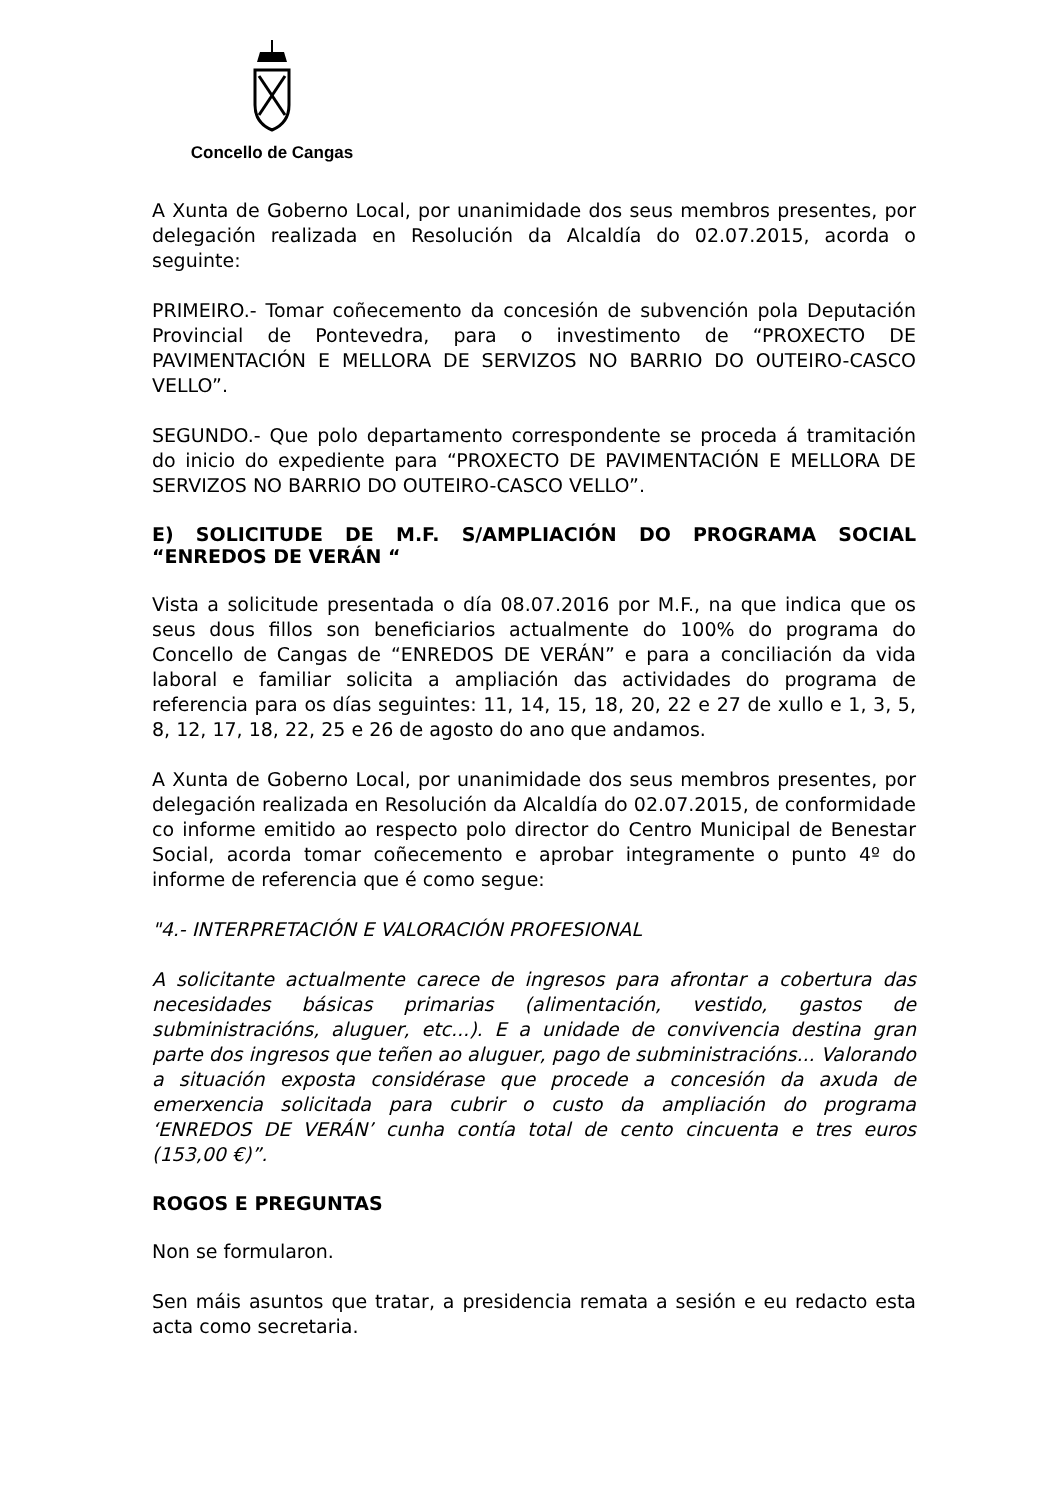Concello de Cangas
A Xunta de Goberno Local, por unanimidade dos seus membros presentes, por delegación realizada en Resolución da Alcaldía do 02.07.2015, acorda o seguinte:
PRIMEIRO.- Tomar coñecemento da concesión de subvención pola Deputación Provincial de Pontevedra, para o investimento de “PROXECTO DE PAVIMENTACIÓN E MELLORA DE SERVIZOS NO BARRIO DO OUTEIRO-CASCO VELLO”.
SEGUNDO.- Que polo departamento correspondente se proceda á tramitación do inicio do expediente para “PROXECTO DE PAVIMENTACIÓN E MELLORA DE SERVIZOS NO BARRIO DO OUTEIRO-CASCO VELLO”.
E) SOLICITUDE DE M.F. S/AMPLIACIÓN DO PROGRAMA SOCIAL “ENREDOS DE VERÁN “
Vista a solicitude presentada o día 08.07.2016 por M.F., na que indica que os seus dous fillos son beneficiarios actualmente do 100% do programa do Concello de Cangas de “ENREDOS DE VERÁN” e para a conciliación da vida laboral e familiar solicita a ampliación das actividades do programa de referencia para os días seguintes: 11, 14, 15, 18, 20, 22 e 27 de xullo e 1, 3, 5, 8, 12, 17, 18, 22, 25 e 26 de agosto do ano que andamos.
A Xunta de Goberno Local, por unanimidade dos seus membros presentes, por delegación realizada en Resolución da Alcaldía do 02.07.2015, de conformidade co informe emitido ao respecto polo director do Centro Municipal de Benestar Social, acorda tomar coñecemento e aprobar integramente o punto 4º do informe de referencia que é como segue:
"4.- INTERPRETACIÓN E VALORACIÓN PROFESIONAL
A solicitante actualmente carece de ingresos para afrontar a cobertura das necesidades básicas primarias (alimentación, vestido, gastos de subministracións, aluguer, etc...). E a unidade de convivencia destina gran parte dos ingresos que teñen ao aluguer, pago de subministracións... Valorando a situación exposta considérase que procede a concesión da axuda de emerxencia solicitada para cubrir o custo da ampliación do programa ‘ENREDOS DE VERÁN’ cunha contía total de cento cincuenta e tres euros (153,00 €)”.
ROGOS E PREGUNTAS
Non se formularon.
Sen máis asuntos que tratar, a presidencia remata a sesión e eu redacto esta acta como secretaria.